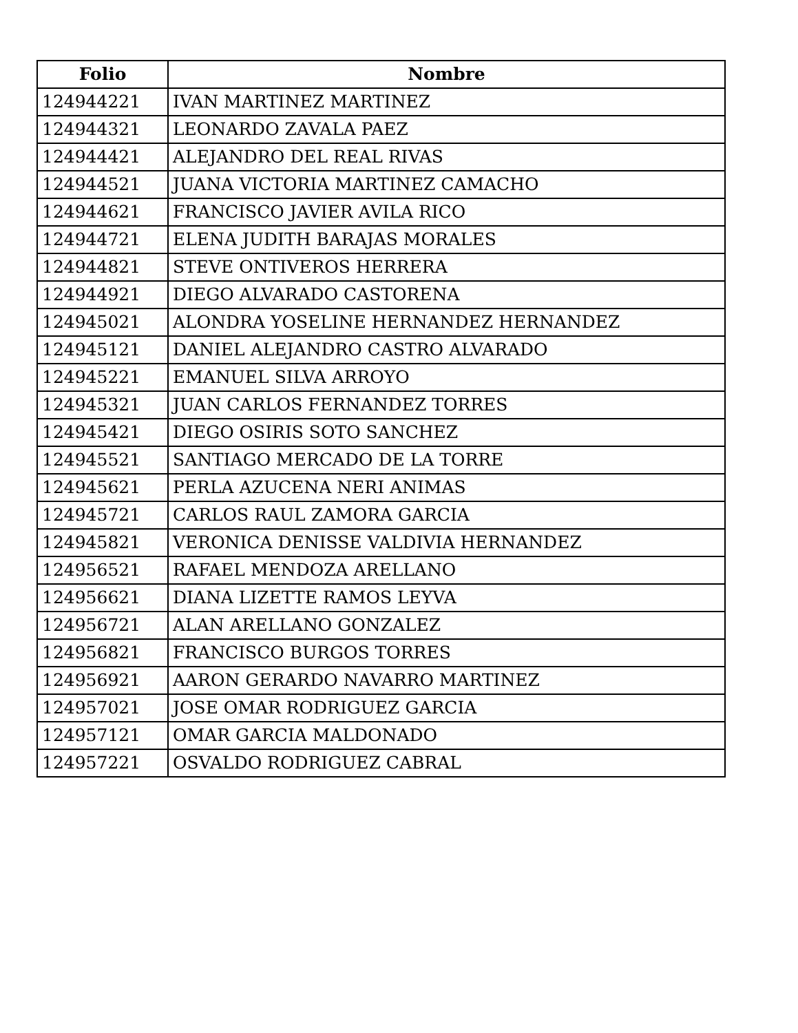| Folio | Nombre |
| --- | --- |
| 124944221 | IVAN MARTINEZ MARTINEZ |
| 124944321 | LEONARDO ZAVALA PAEZ |
| 124944421 | ALEJANDRO DEL REAL RIVAS |
| 124944521 | JUANA VICTORIA MARTINEZ CAMACHO |
| 124944621 | FRANCISCO JAVIER AVILA RICO |
| 124944721 | ELENA JUDITH BARAJAS MORALES |
| 124944821 | STEVE ONTIVEROS HERRERA |
| 124944921 | DIEGO ALVARADO CASTORENA |
| 124945021 | ALONDRA YOSELINE HERNANDEZ HERNANDEZ |
| 124945121 | DANIEL ALEJANDRO CASTRO ALVARADO |
| 124945221 | EMANUEL SILVA ARROYO |
| 124945321 | JUAN CARLOS FERNANDEZ TORRES |
| 124945421 | DIEGO OSIRIS SOTO SANCHEZ |
| 124945521 | SANTIAGO MERCADO DE LA TORRE |
| 124945621 | PERLA AZUCENA NERI ANIMAS |
| 124945721 | CARLOS RAUL ZAMORA GARCIA |
| 124945821 | VERONICA DENISSE VALDIVIA HERNANDEZ |
| 124956521 | RAFAEL MENDOZA ARELLANO |
| 124956621 | DIANA LIZETTE RAMOS LEYVA |
| 124956721 | ALAN ARELLANO GONZALEZ |
| 124956821 | FRANCISCO BURGOS TORRES |
| 124956921 | AARON GERARDO NAVARRO MARTINEZ |
| 124957021 | JOSE OMAR RODRIGUEZ GARCIA |
| 124957121 | OMAR GARCIA MALDONADO |
| 124957221 | OSVALDO RODRIGUEZ CABRAL |